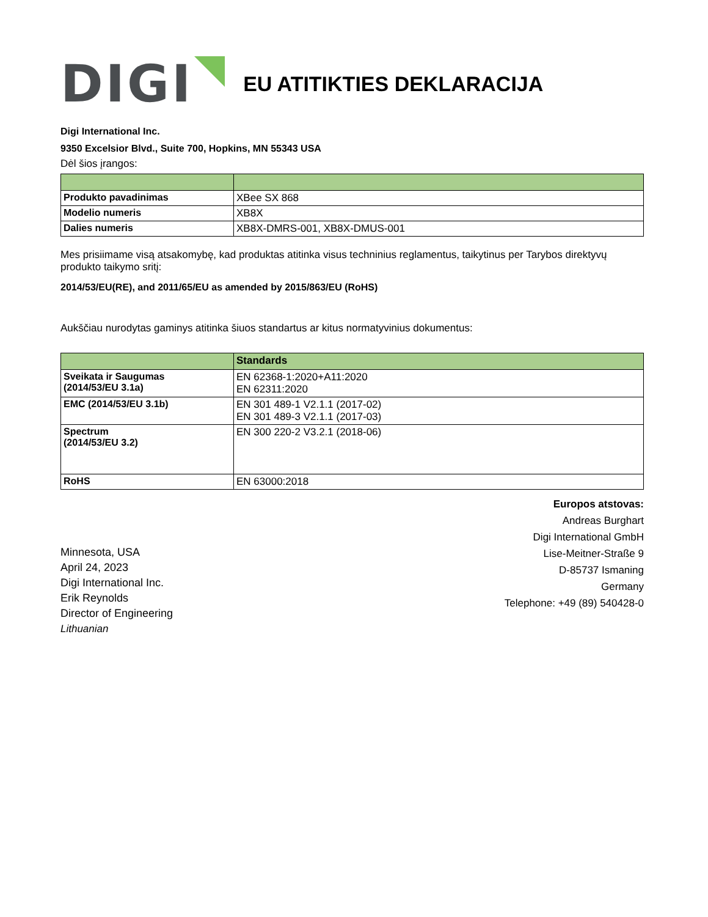DIGI
EU ATITIKTIES DEKLARACIJA
Digi International Inc.
9350 Excelsior Blvd., Suite 700, Hopkins, MN 55343 USA
Dėl šios įrangos:
| Produkto pavadinimas | XBee SX 868 |
| Modelio numeris | XB8X |
| Dalies numeris | XB8X-DMRS-001, XB8X-DMUS-001 |
Mes prisiimame visą atsakomybę, kad produktas atitinka visus techninius reglamentus, taikytinus per Tarybos direktyvų produkto taikymo sritį:
2014/53/EU(RE), and 2011/65/EU as amended by 2015/863/EU (RoHS)
Aukščiau nurodytas gaminys atitinka šiuos standartus ar kitus normatyvinius dokumentus:
| | Standards |
| --- | --- |
| Sveikata ir Saugumas (2014/53/EU 3.1a) | EN 62368-1:2020+A11:2020 EN 62311:2020 |
| EMC (2014/53/EU 3.1b) | EN 301 489-1 V2.1.1 (2017-02) EN 301 489-3 V2.1.1 (2017-03) |
| Spectrum (2014/53/EU 3.2) | EN 300 220-2 V3.2.1 (2018-06) |
| RoHS | EN 63000:2018 |
Minnesota, USA
April 24, 2023
Digi International Inc.
Erik Reynolds
Director of Engineering
Lithuanian
Europos atstovas:
Andreas Burghart
Digi International GmbH
Lise-Meitner-Straße 9
D-85737 Ismaning
Germany
Telephone: +49 (89) 540428-0